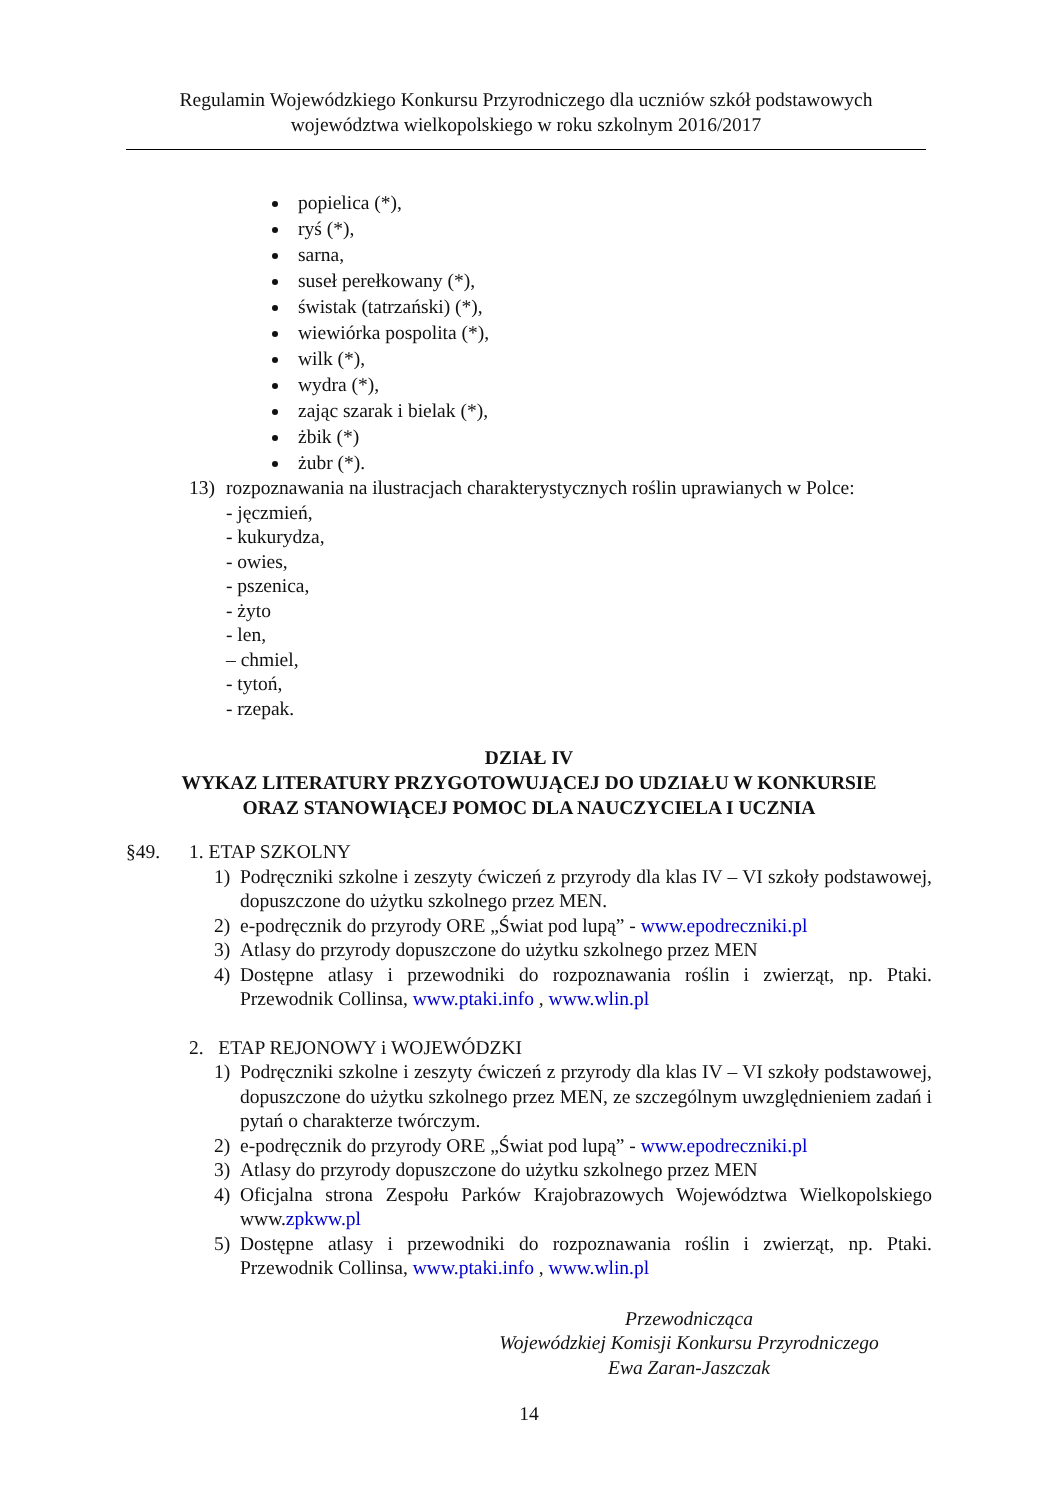Regulamin Wojewódzkiego Konkursu Przyrodniczego dla uczniów szkół podstawowych
województwa wielkopolskiego w roku szkolnym 2016/2017
popielica (*),
ryś (*),
sarna,
suseł perełkowany (*),
świstak (tatrzański) (*),
wiewiórka pospolita (*),
wilk (*),
wydra (*),
zając szarak i bielak (*),
żbik (*)
żubr (*).
13) rozpoznawania na ilustracjach charakterystycznych roślin uprawianych w Polce:
- jęczmień,
- kukurydza,
- owies,
- pszenica,
- żyto
- len,
– chmiel,
- tytoń,
- rzepak.
DZIAŁ IV
WYKAZ LITERATURY PRZYGOTOWUJĄCEJ DO UDZIAŁU W KONKURSIE
ORAZ STANOWIĄCEJ POMOC DLA NAUCZYCIELA I UCZNIA
§49. 1. ETAP SZKOLNY
1) Podręczniki szkolne i zeszyty ćwiczeń z przyrody dla klas IV – VI szkoły podstawowej, dopuszczone do użytku szkolnego przez MEN.
2) e-podręcznik do przyrody ORE „Świat pod lupą” - www.epodreczniki.pl
3) Atlasy do przyrody dopuszczone do użytku szkolnego przez MEN
4) Dostępne atlasy i przewodniki do rozpoznawania roślin i zwierząt, np. Ptaki. Przewodnik Collinsa, www.ptaki.info , www.wlin.pl
2. ETAP REJONOWY i WOJEWÓDZKI
1) Podręczniki szkolne i zeszyty ćwiczeń z przyrody dla klas IV – VI szkoły podstawowej, dopuszczone do użytku szkolnego przez MEN, ze szczególnym uwzględnieniem zadań i pytań o charakterze twórczym.
2) e-podręcznik do przyrody ORE „Świat pod lupą” - www.epodreczniki.pl
3) Atlasy do przyrody dopuszczone do użytku szkolnego przez MEN
4) Oficjalna strona Zespołu Parków Krajobrazowych Województwa Wielkopolskiego www.zpkww.pl
5) Dostępne atlasy i przewodniki do rozpoznawania roślin i zwierząt, np. Ptaki. Przewodnik Collinsa, www.ptaki.info , www.wlin.pl
Przewodnicząca
Wojewódzkiej Komisji Konkursu Przyrodniczego
Ewa Zaran-Jaszczak
14